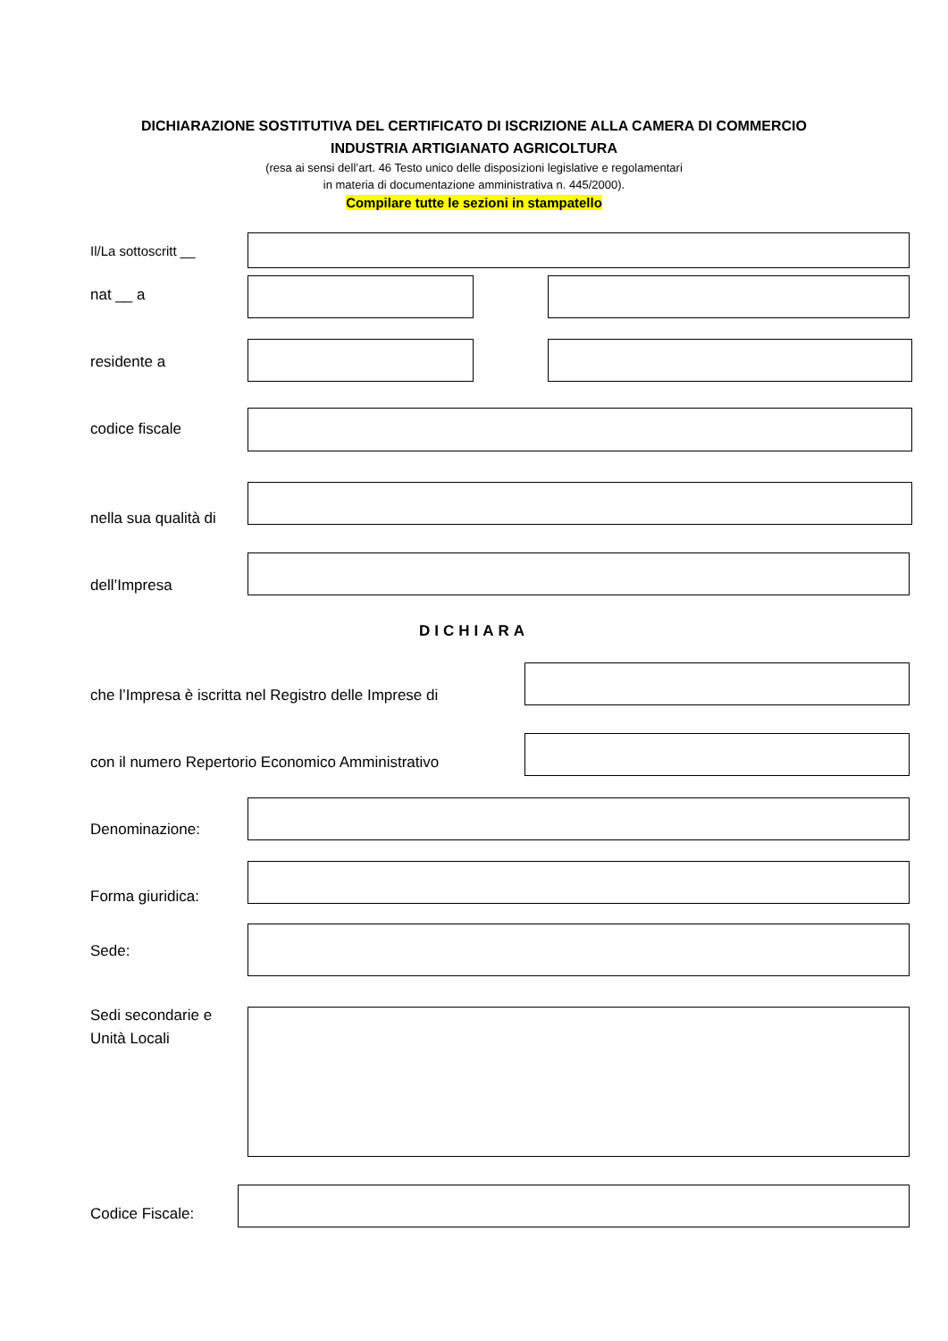DICHIARAZIONE SOSTITUTIVA DEL CERTIFICATO DI ISCRIZIONE ALLA CAMERA DI COMMERCIO
INDUSTRIA ARTIGIANATO AGRICOLTURA
(resa ai sensi dell’art. 46 Testo unico delle disposizioni legislative e regolamentari
in materia di documentazione amministrativa n. 445/2000).
Compilare tutte le sezioni in stampatello
Il/La sottoscritt __
nat __ a
residente a
codice fiscale
nella sua qualità di
dell’Impresa
DICHIARA
che l’Impresa è iscritta nel Registro delle Imprese di
con il numero Repertorio Economico Amministrativo
Denominazione:
Forma giuridica:
Sede:
Sedi secondarie e
Unità Locali
Codice Fiscale: